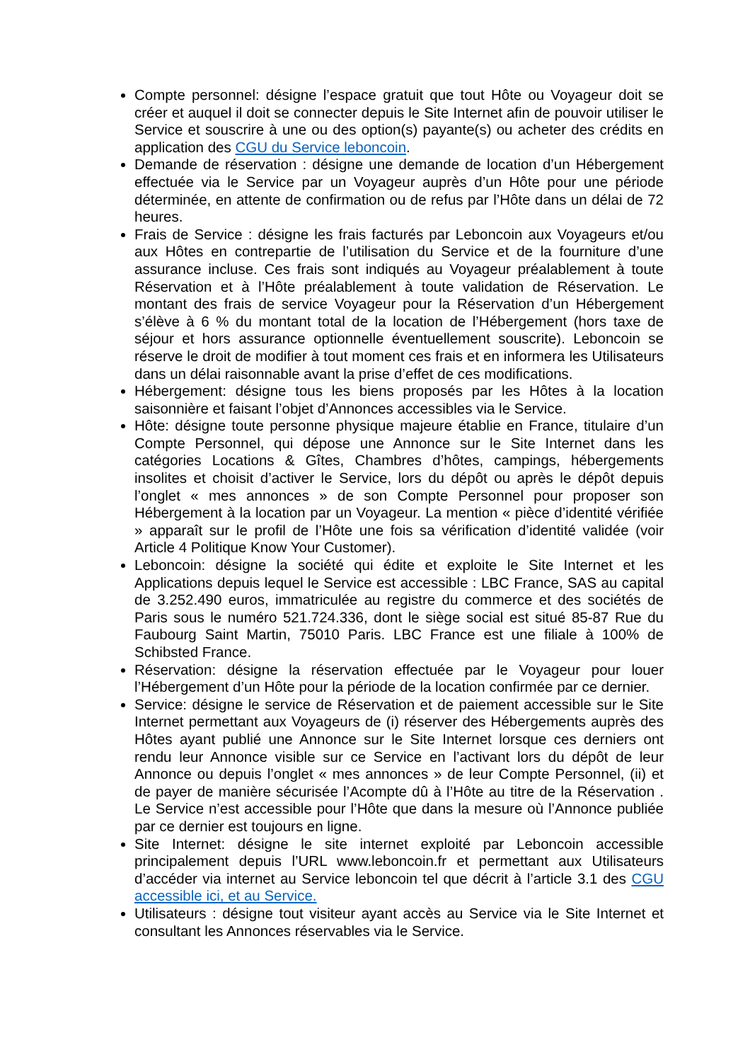Compte personnel: désigne l’espace gratuit que tout Hôte ou Voyageur doit se créer et auquel il doit se connecter depuis le Site Internet afin de pouvoir utiliser le Service et souscrire à une ou des option(s) payante(s) ou acheter des crédits en application des CGU du Service leboncoin.
Demande de réservation : désigne une demande de location d’un Hébergement effectuée via le Service par un Voyageur auprès d’un Hôte pour une période déterminée, en attente de confirmation ou de refus par l’Hôte dans un délai de 72 heures.
Frais de Service : désigne les frais facturés par Leboncoin aux Voyageurs et/ou aux Hôtes en contrepartie de l’utilisation du Service et de la fourniture d’une assurance incluse. Ces frais sont indiqués au Voyageur préalablement à toute Réservation et à l’Hôte préalablement à toute validation de Réservation. Le montant des frais de service Voyageur pour la Réservation d’un Hébergement s’élève à 6 % du montant total de la location de l’Hébergement (hors taxe de séjour et hors assurance optionnelle éventuellement souscrite). Leboncoin se réserve le droit de modifier à tout moment ces frais et en informera les Utilisateurs dans un délai raisonnable avant la prise d’effet de ces modifications.
Hébergement: désigne tous les biens proposés par les Hôtes à la location saisonnière et faisant l’objet d’Annonces accessibles via le Service.
Hôte: désigne toute personne physique majeure établie en France, titulaire d’un Compte Personnel, qui dépose une Annonce sur le Site Internet dans les catégories Locations & Gîtes, Chambres d’hôtes, campings, hébergements insolites et choisit d’activer le Service, lors du dépôt ou après le dépôt depuis l’onglet « mes annonces » de son Compte Personnel pour proposer son Hébergement à la location par un Voyageur. La mention « pièce d’identité vérifiée » apparaît sur le profil de l’Hôte une fois sa vérification d’identité validée (voir Article 4 Politique Know Your Customer).
Leboncoin: désigne la société qui édite et exploite le Site Internet et les Applications depuis lequel le Service est accessible : LBC France, SAS au capital de 3.252.490 euros, immatriculée au registre du commerce et des sociétés de Paris sous le numéro 521.724.336, dont le siège social est situé 85-87 Rue du Faubourg Saint Martin, 75010 Paris. LBC France est une filiale à 100% de Schibsted France.
Réservation: désigne la réservation effectuée par le Voyageur pour louer l’Hébergement d’un Hôte pour la période de la location confirmée par ce dernier.
Service: désigne le service de Réservation et de paiement accessible sur le Site Internet permettant aux Voyageurs de (i) réserver des Hébergements auprès des Hôtes ayant publié une Annonce sur le Site Internet lorsque ces derniers ont rendu leur Annonce visible sur ce Service en l’activant lors du dépôt de leur Annonce ou depuis l’onglet « mes annonces » de leur Compte Personnel, (ii) et de payer de manière sécurisée l’Acompte dû à l’Hôte au titre de la Réservation . Le Service n’est accessible pour l’Hôte que dans la mesure où l’Annonce publiée par ce dernier est toujours en ligne.
Site Internet: désigne le site internet exploité par Leboncoin accessible principalement depuis l’URL www.leboncoin.fr et permettant aux Utilisateurs d’accéder via internet au Service leboncoin tel que décrit à l’article 3.1 des CGU accessible ici, et au Service.
Utilisateurs : désigne tout visiteur ayant accès au Service via le Site Internet et consultant les Annonces réservables via le Service.